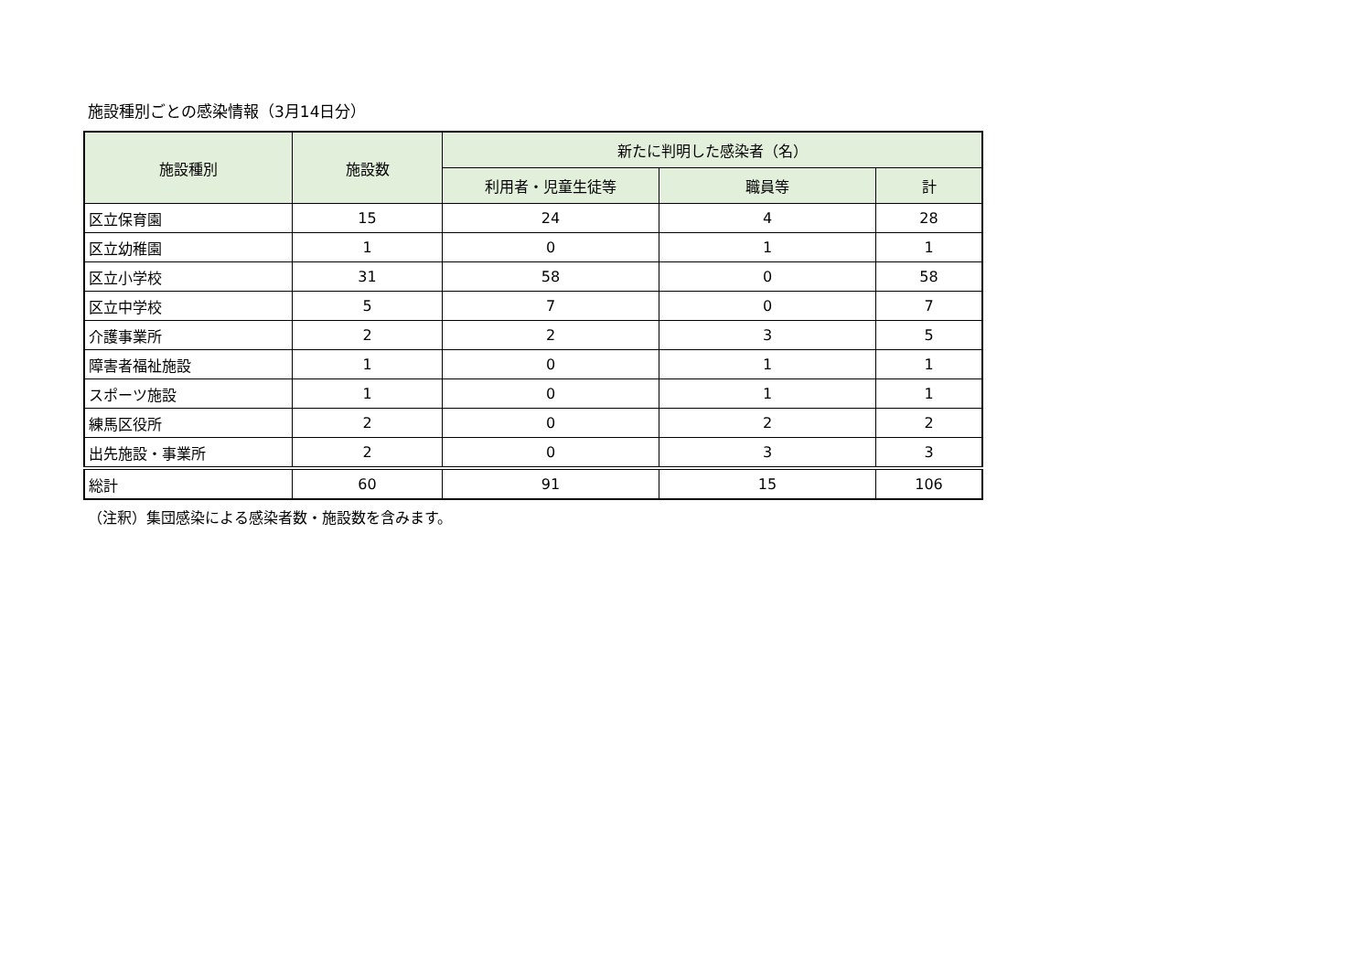施設種別ごとの感染情報（3月14日分）
| 施設種別 | 施設数 | 新たに判明した感染者（名） | | |
| --- | --- | --- | --- | --- |
| | | 利用者・児童生徒等 | 職員等 | 計 |
| 区立保育園 | 15 | 24 | 4 | 28 |
| 区立幼稚園 | 1 | 0 | 1 | 1 |
| 区立小学校 | 31 | 58 | 0 | 58 |
| 区立中学校 | 5 | 7 | 0 | 7 |
| 介護事業所 | 2 | 2 | 3 | 5 |
| 障害者福祉施設 | 1 | 0 | 1 | 1 |
| スポーツ施設 | 1 | 0 | 1 | 1 |
| 練馬区役所 | 2 | 0 | 2 | 2 |
| 出先施設・事業所 | 2 | 0 | 3 | 3 |
| 総計 | 60 | 91 | 15 | 106 |
（注釈）集団感染による感染者数・施設数を含みます。